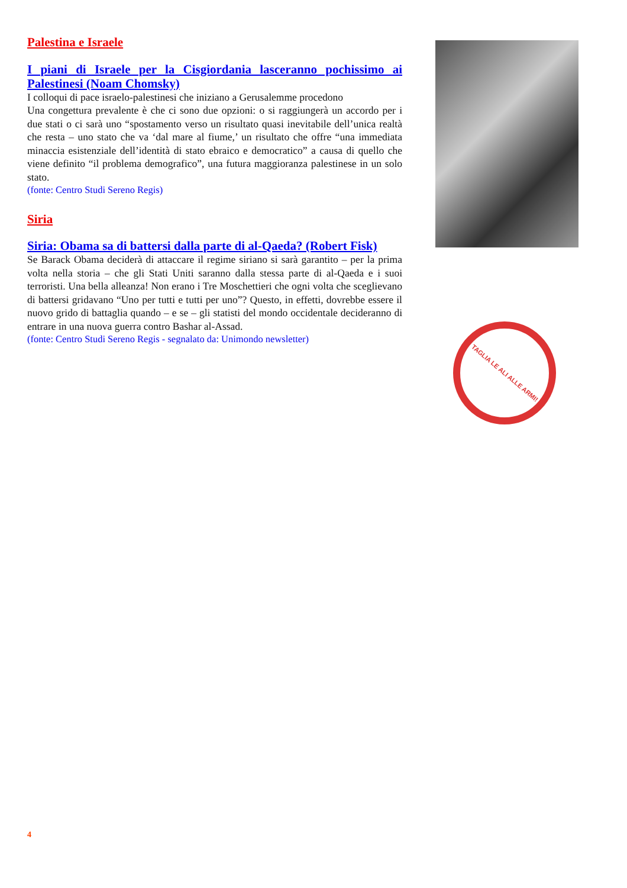Palestina e Israele
I piani di Israele per la Cisgiordania lasceranno pochissimo ai Palestinesi (Noam Chomsky)
I colloqui di pace israelo-palestinesi che iniziano a Gerusalemme procedono
Una congettura prevalente è che ci sono due opzioni: o si raggiungerà un accordo per i due stati o ci sarà uno “spostamento verso un risultato quasi inevitabile dell’unica realtà che resta – uno stato che va ‘dal mare al fiume,’ un risultato che offre “una immediata minaccia esistenziale dell’identità di stato ebraico e democratico” a causa di quello che viene definito “il problema demografico”, una futura maggioranza palestinese in un solo stato.
(fonte: Centro Studi Sereno Regis)
Siria
Siria: Obama sa di battersi dalla parte di al-Qaeda? (Robert Fisk)
Se Barack Obama deciderà di attaccare il regime siriano si sarà garantito – per la prima volta nella storia – che gli Stati Uniti saranno dalla stessa parte di al-Qaeda e i suoi terroristi. Una bella alleanza! Non erano i Tre Moschettieri che ogni volta che sceglievano di battersi gridavano “Uno per tutti e tutti per uno”? Questo, in effetti, dovrebbe essere il nuovo grido di battaglia quando – e se – gli statisti del mondo occidentale decideranno di entrare in una nuova guerra contro Bashar al-Assad.
(fonte: Centro Studi Sereno Regis - segnalato da: Unimondo newsletter)
TAGLIA LE ALI ALLE ARMI!
4